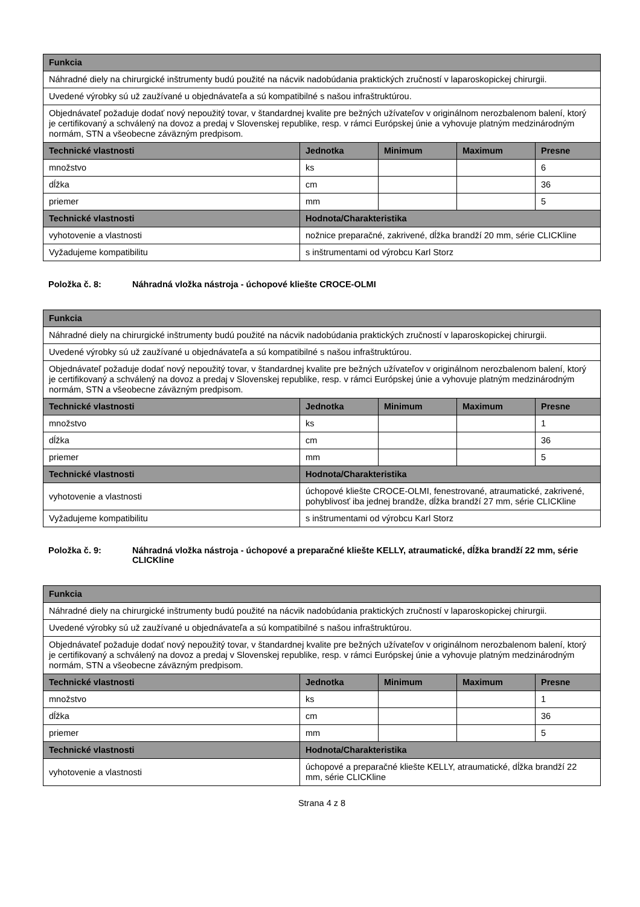| Funkcia | | | | |
| --- | --- | --- | --- | --- |
| Náhradné diely na chirurgické inštrumenty budú použité na nácvik nadobúdania praktických zručností v laparoskopickej chirurgii. | | | | |
| Uvedené výrobky sú už zaužívané u objednávateľa a sú kompatibilné s našou infraštruktúrou. | | | | |
| Objednávateľ požaduje dodať nový nepoužitý tovar, v štandardnej kvalite pre bežných užívateľov v originálnom nerozbalenom balení, ktorý je certifikovaný a schválený na dovoz a predaj v Slovenskej republike, resp. v rámci Európskej únie a vyhovuje platným medzinárodným normám, STN a všeobecne záväzným predpisom. | | | | |
| Technické vlastnosti | Jednotka | Minimum | Maximum | Presne |
| množstvo | ks | | | 6 |
| dĺžka | cm | | | 36 |
| priemer | mm | | | 5 |
| Technické vlastnosti | Hodnota/Charakteristika | | | |
| vyhotovenie a vlastnosti | nožnice preparačné, zakrivené, dĺžka brandží 20 mm, série CLICKline | | | |
| Vyžadujeme kompatibilitu | s inštrumentami od výrobcu Karl Storz | | | |
Položka č. 8: Náhradná vložka nástroja - úchopové kliešte CROCE-OLMI
| Funkcia | | | | |
| --- | --- | --- | --- | --- |
| Náhradné diely na chirurgické inštrumenty budú použité na nácvik nadobúdania praktických zručností v laparoskopickej chirurgii. | | | | |
| Uvedené výrobky sú už zaužívané u objednávateľa a sú kompatibilné s našou infraštruktúrou. | | | | |
| Objednávateľ požaduje dodať nový nepoužitý tovar, v štandardnej kvalite pre bežných užívateľov v originálnom nerozbalenom balení, ktorý je certifikovaný a schválený na dovoz a predaj v Slovenskej republike, resp. v rámci Európskej únie a vyhovuje platným medzinárodným normám, STN a všeobecne záväzným predpisom. | | | | |
| Technické vlastnosti | Jednotka | Minimum | Maximum | Presne |
| množstvo | ks | | | 1 |
| dĺžka | cm | | | 36 |
| priemer | mm | | | 5 |
| Technické vlastnosti | Hodnota/Charakteristika | | | |
| vyhotovenie a vlastnosti | úchopové kliešte CROCE-OLMI, fenestrované, atraumatické, zakrivené, pohyblivosť iba jednej brandže, dĺžka brandží 27 mm, série CLICKline | | | |
| Vyžadujeme kompatibilitu | s inštrumentami od výrobcu Karl Storz | | | |
Položka č. 9: Náhradná vložka nástroja - úchopové a preparačné kliešte KELLY, atraumatické, dĺžka brandží 22 mm, série CLICKline
| Funkcia | | | | |
| --- | --- | --- | --- | --- |
| Náhradné diely na chirurgické inštrumenty budú použité na nácvik nadobúdania praktických zručností v laparoskopickej chirurgii. | | | | |
| Uvedené výrobky sú už zaužívané u objednávateľa a sú kompatibilné s našou infraštruktúrou. | | | | |
| Objednávateľ požaduje dodať nový nepoužitý tovar, v štandardnej kvalite pre bežných užívateľov v originálnom nerozbalenom balení, ktorý je certifikovaný a schválený na dovoz a predaj v Slovenskej republike, resp. v rámci Európskej únie a vyhovuje platným medzinárodným normám, STN a všeobecne záväzným predpisom. | | | | |
| Technické vlastnosti | Jednotka | Minimum | Maximum | Presne |
| množstvo | ks | | | 1 |
| dĺžka | cm | | | 36 |
| priemer | mm | | | 5 |
| Technické vlastnosti | Hodnota/Charakteristika | | | |
| vyhotovenie a vlastnosti | úchopové a preparačné kliešte KELLY, atraumatické, dĺžka brandží 22 mm, série CLICKline | | | |
Strana 4 z 8